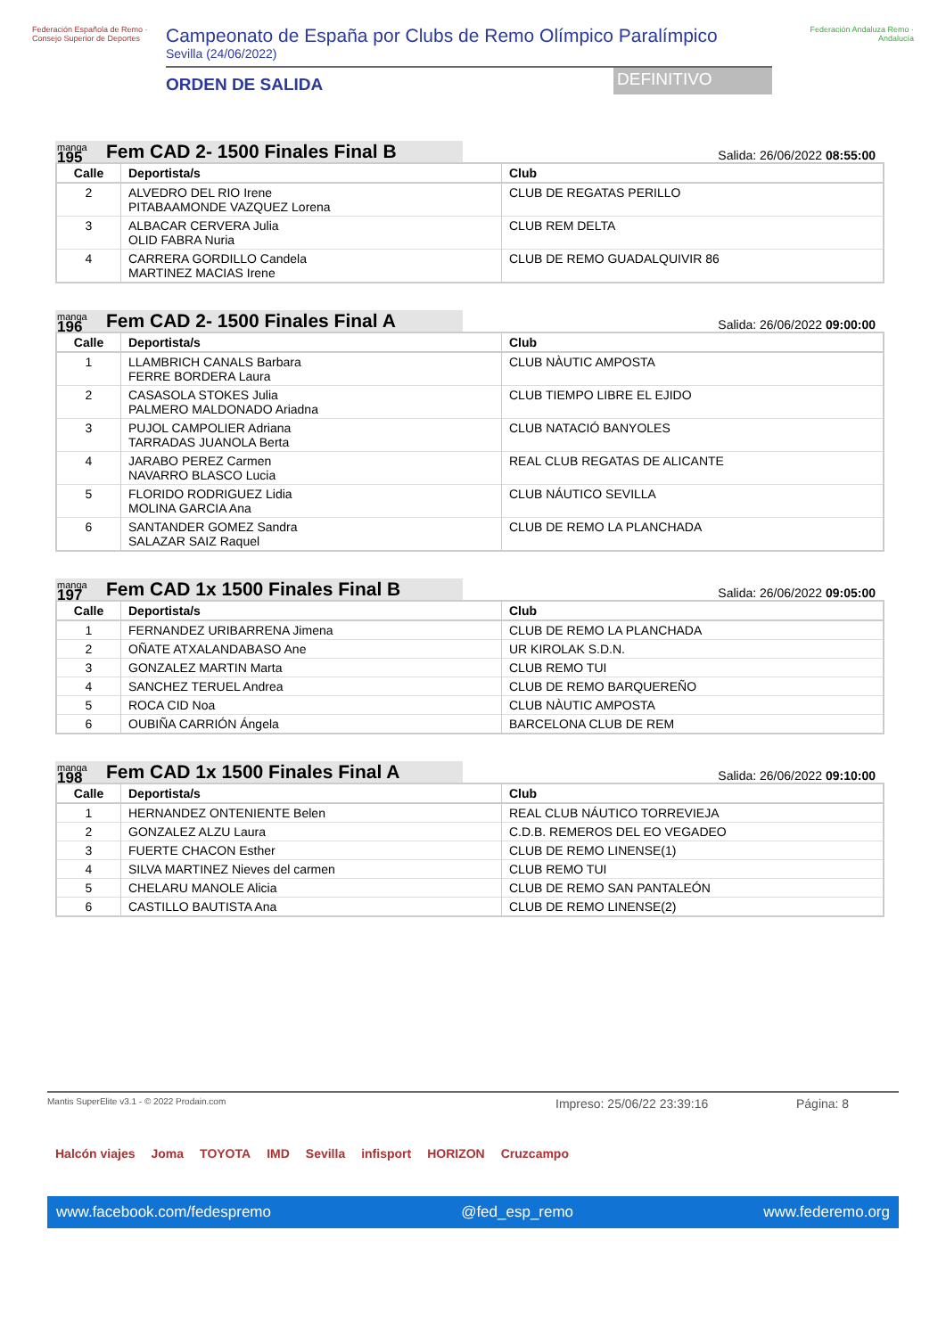Federación Española de Remo · Consejo Superior de Deportes
Campeonato de España por Clubs de Remo Olímpico Paralímpico
Sevilla (24/06/2022)
ORDEN DE SALIDA
DEFINITIVO
Federación Andaluza Remo · Andalucía
manga
195
Fem CAD 2- 1500 Finales Final B
Salida: 26/06/2022 08:55:00
| Calle | Deportista/s | Club |
| --- | --- | --- |
| 2 | ALVEDRO DEL RIO Irene PITABAAMONDE VAZQUEZ Lorena | CLUB DE REGATAS PERILLO |
| 3 | ALBACAR CERVERA Julia OLID FABRA Nuria | CLUB REM DELTA |
| 4 | CARRERA GORDILLO Candela MARTINEZ MACIAS Irene | CLUB DE REMO GUADALQUIVIR 86 |
manga
196
Fem CAD 2- 1500 Finales Final A
Salida: 26/06/2022 09:00:00
| Calle | Deportista/s | Club |
| --- | --- | --- |
| 1 | LLAMBRICH CANALS Barbara FERRE BORDERA Laura | CLUB NÀUTIC AMPOSTA |
| 2 | CASASOLA STOKES Julia PALMERO MALDONADO Ariadna | CLUB TIEMPO LIBRE EL EJIDO |
| 3 | PUJOL CAMPOLIER Adriana TARRADAS JUANOLA Berta | CLUB NATACIÓ BANYOLES |
| 4 | JARABO PEREZ Carmen NAVARRO BLASCO Lucia | REAL CLUB REGATAS DE ALICANTE |
| 5 | FLORIDO RODRIGUEZ Lidia MOLINA GARCIA Ana | CLUB NÁUTICO SEVILLA |
| 6 | SANTANDER GOMEZ Sandra SALAZAR SAIZ Raquel | CLUB DE REMO LA PLANCHADA |
manga
197
Fem CAD 1x 1500 Finales Final B
Salida: 26/06/2022 09:05:00
| Calle | Deportista/s | Club |
| --- | --- | --- |
| 1 | FERNANDEZ URIBARRENA Jimena | CLUB DE REMO LA PLANCHADA |
| 2 | OÑATE ATXALANDABASO Ane | UR KIROLAK S.D.N. |
| 3 | GONZALEZ MARTIN Marta | CLUB REMO TUI |
| 4 | SANCHEZ TERUEL Andrea | CLUB DE REMO BARQUEREÑO |
| 5 | ROCA CID Noa | CLUB NÀUTIC AMPOSTA |
| 6 | OUBIÑA CARRIÓN Ángela | BARCELONA CLUB DE REM |
manga
198
Fem CAD 1x 1500 Finales Final A
Salida: 26/06/2022 09:10:00
| Calle | Deportista/s | Club |
| --- | --- | --- |
| 1 | HERNANDEZ ONTENIENTE Belen | REAL CLUB NÁUTICO TORREVIEJA |
| 2 | GONZALEZ ALZU Laura | C.D.B. REMEROS DEL EO VEGADEO |
| 3 | FUERTE CHACON Esther | CLUB DE REMO LINENSE(1) |
| 4 | SILVA MARTINEZ Nieves del carmen | CLUB REMO TUI |
| 5 | CHELARU MANOLE Alicia | CLUB DE REMO SAN PANTALEÓN |
| 6 | CASTILLO BAUTISTA Ana | CLUB DE REMO LINENSE(2) |
Mantis SuperElite v3.1 - © 2022 Prodain.com Impreso: 25/06/22 23:39:16 Página: 8
Halcón viajes Joma TOYOTA IMD Sevilla infisport HORIZON Cruzcampo
www.facebook.com/fedespremo @fed_esp_remo www.federemo.org